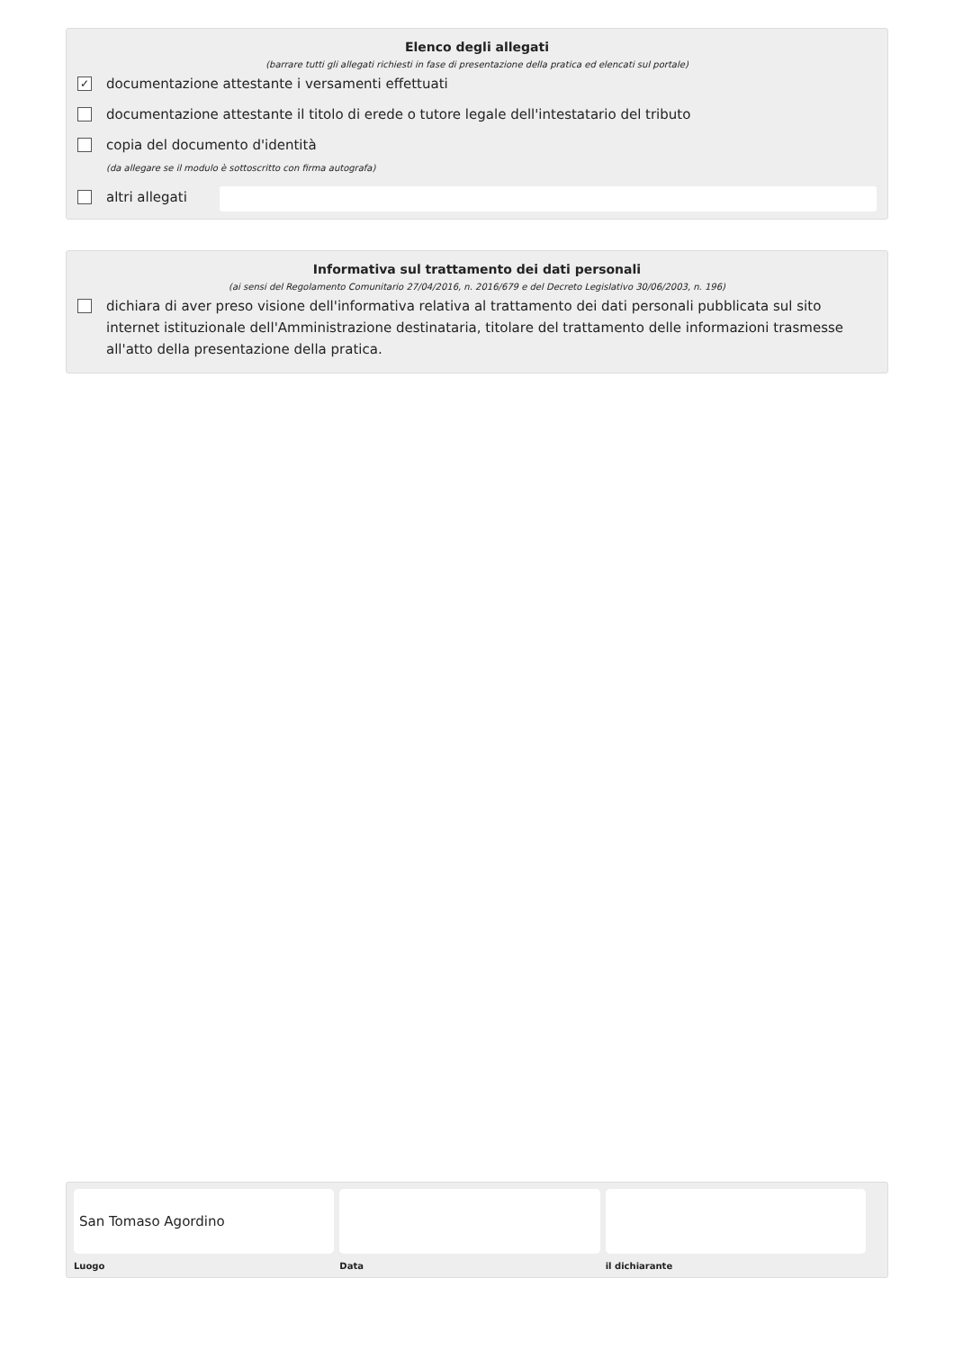Elenco degli allegati
(barrare tutti gli allegati richiesti in fase di presentazione della pratica ed elencati sul portale)
✓
documentazione attestante i versamenti effettuati
documentazione attestante il titolo di erede o tutore legale dell'intestatario del tributo
copia del documento d'identità
(da allegare se il modulo è sottoscritto con firma autografa)
altri allegati
Informativa sul trattamento dei dati personali
(ai sensi del Regolamento Comunitario 27/04/2016, n. 2016/679 e del Decreto Legislativo 30/06/2003, n. 196)
dichiara di aver preso visione dell'informativa relativa al trattamento dei dati personali pubblicata sul sito internet istituzionale dell'Amministrazione destinataria, titolare del trattamento delle informazioni trasmesse all'atto della presentazione della pratica.
San Tomaso Agordino
Luogo
Data il dichiarante